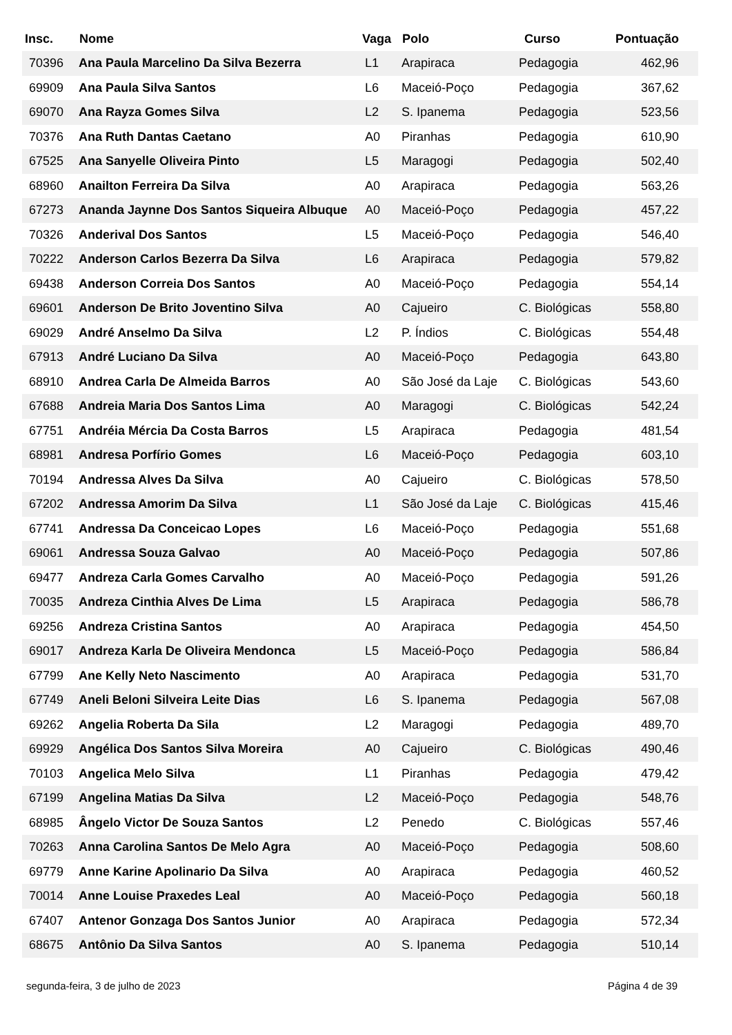| Insc. | Nome | Vaga | Polo | Curso | Pontuação |
| --- | --- | --- | --- | --- | --- |
| 70396 | Ana Paula Marcelino Da Silva Bezerra | L1 | Arapiraca | Pedagogia | 462,96 |
| 69909 | Ana Paula Silva Santos | L6 | Maceió-Poço | Pedagogia | 367,62 |
| 69070 | Ana Rayza Gomes Silva | L2 | S. Ipanema | Pedagogia | 523,56 |
| 70376 | Ana Ruth Dantas Caetano | A0 | Piranhas | Pedagogia | 610,90 |
| 67525 | Ana Sanyelle Oliveira Pinto | L5 | Maragogi | Pedagogia | 502,40 |
| 68960 | Anailton Ferreira Da Silva | A0 | Arapiraca | Pedagogia | 563,26 |
| 67273 | Ananda Jaynne Dos Santos Siqueira Albuque | A0 | Maceió-Poço | Pedagogia | 457,22 |
| 70326 | Anderival Dos Santos | L5 | Maceió-Poço | Pedagogia | 546,40 |
| 70222 | Anderson Carlos Bezerra Da Silva | L6 | Arapiraca | Pedagogia | 579,82 |
| 69438 | Anderson Correia Dos Santos | A0 | Maceió-Poço | Pedagogia | 554,14 |
| 69601 | Anderson De Brito Joventino Silva | A0 | Cajueiro | C. Biológicas | 558,80 |
| 69029 | André Anselmo Da Silva | L2 | P. Índios | C. Biológicas | 554,48 |
| 67913 | André Luciano Da Silva | A0 | Maceió-Poço | Pedagogia | 643,80 |
| 68910 | Andrea Carla De Almeida Barros | A0 | São José da Laje | C. Biológicas | 543,60 |
| 67688 | Andreia Maria Dos Santos Lima | A0 | Maragogi | C. Biológicas | 542,24 |
| 67751 | Andréia Mércia Da Costa Barros | L5 | Arapiraca | Pedagogia | 481,54 |
| 68981 | Andresa Porfírio Gomes | L6 | Maceió-Poço | Pedagogia | 603,10 |
| 70194 | Andressa Alves Da Silva | A0 | Cajueiro | C. Biológicas | 578,50 |
| 67202 | Andressa Amorim Da Silva | L1 | São José da Laje | C. Biológicas | 415,46 |
| 67741 | Andressa Da Conceicao Lopes | L6 | Maceió-Poço | Pedagogia | 551,68 |
| 69061 | Andressa Souza Galvao | A0 | Maceió-Poço | Pedagogia | 507,86 |
| 69477 | Andreza Carla Gomes Carvalho | A0 | Maceió-Poço | Pedagogia | 591,26 |
| 70035 | Andreza Cinthia Alves De Lima | L5 | Arapiraca | Pedagogia | 586,78 |
| 69256 | Andreza Cristina Santos | A0 | Arapiraca | Pedagogia | 454,50 |
| 69017 | Andreza Karla De Oliveira Mendonca | L5 | Maceió-Poço | Pedagogia | 586,84 |
| 67799 | Ane Kelly Neto Nascimento | A0 | Arapiraca | Pedagogia | 531,70 |
| 67749 | Aneli Beloni Silveira Leite Dias | L6 | S. Ipanema | Pedagogia | 567,08 |
| 69262 | Angelia Roberta Da Sila | L2 | Maragogi | Pedagogia | 489,70 |
| 69929 | Angélica Dos Santos Silva Moreira | A0 | Cajueiro | C. Biológicas | 490,46 |
| 70103 | Angelica Melo Silva | L1 | Piranhas | Pedagogia | 479,42 |
| 67199 | Angelina Matias Da Silva | L2 | Maceió-Poço | Pedagogia | 548,76 |
| 68985 | Ângelo Victor De Souza Santos | L2 | Penedo | C. Biológicas | 557,46 |
| 70263 | Anna Carolina Santos De Melo Agra | A0 | Maceió-Poço | Pedagogia | 508,60 |
| 69779 | Anne Karine Apolinario Da Silva | A0 | Arapiraca | Pedagogia | 460,52 |
| 70014 | Anne Louise Praxedes Leal | A0 | Maceió-Poço | Pedagogia | 560,18 |
| 67407 | Antenor Gonzaga Dos Santos Junior | A0 | Arapiraca | Pedagogia | 572,34 |
| 68675 | Antônio Da Silva Santos | A0 | S. Ipanema | Pedagogia | 510,14 |
segunda-feira, 3 de julho de 2023 Página 4 de 39